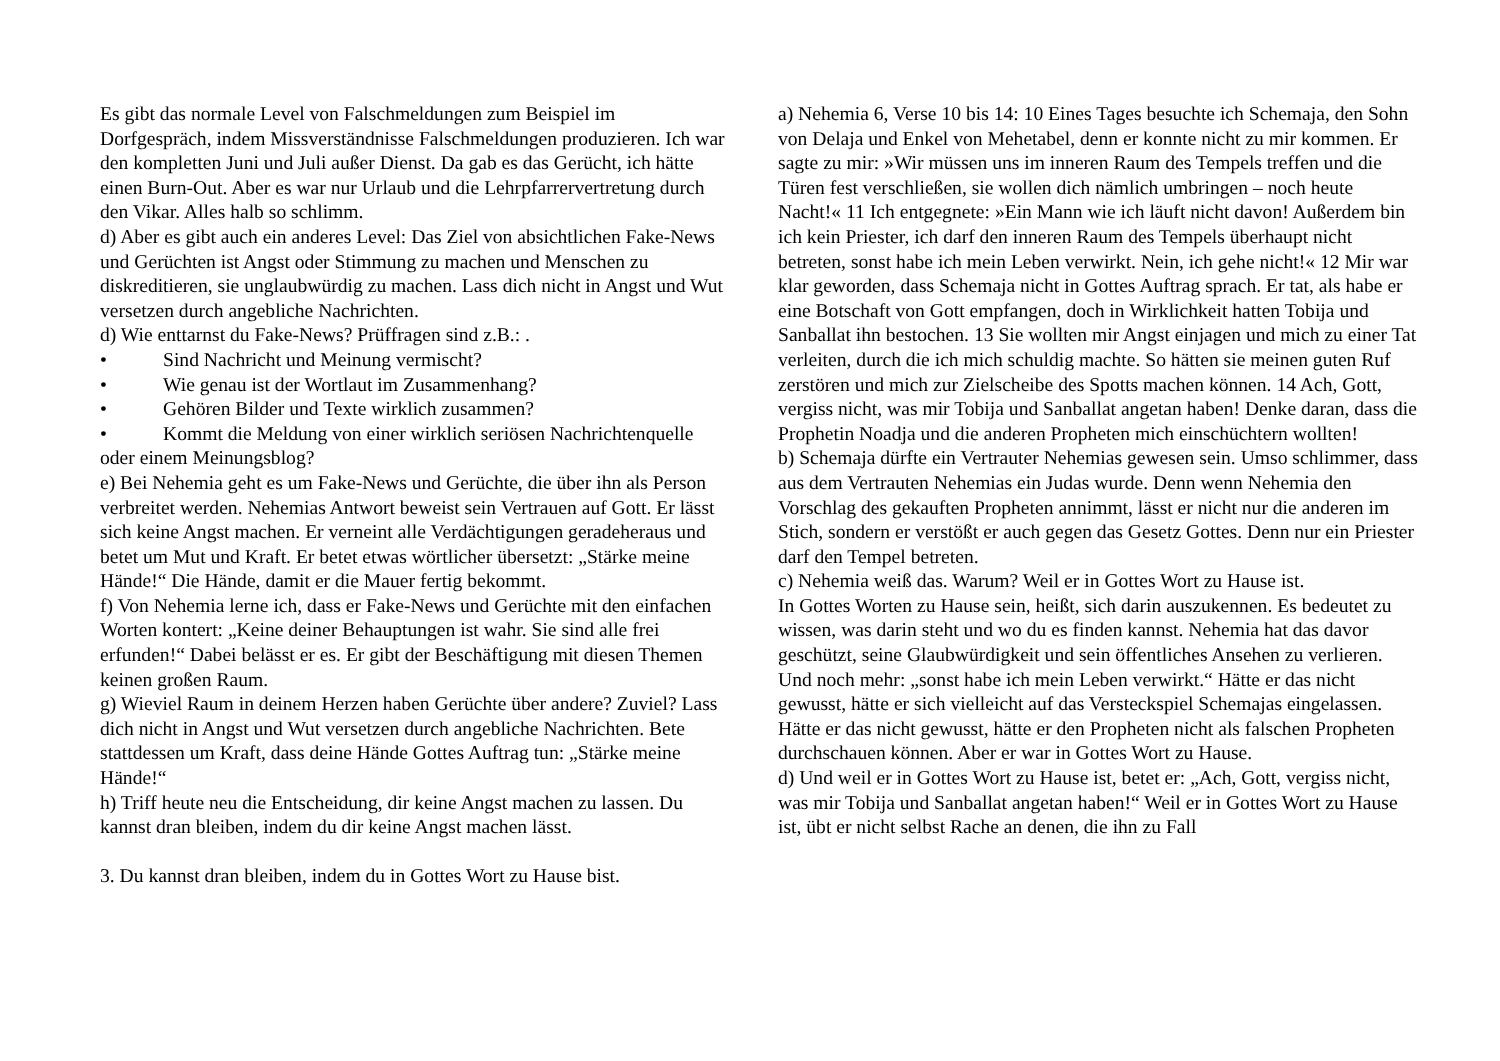Es gibt das normale Level von Falschmeldungen zum Beispiel im Dorfgespräch, indem Missverständnisse Falschmeldungen produzieren. Ich war den kompletten Juni und Juli außer Dienst. Da gab es das Gerücht, ich hätte einen Burn-Out. Aber es war nur Urlaub und die Lehrpfarrervertretung durch den Vikar. Alles halb so schlimm.
d) Aber es gibt auch ein anderes Level: Das Ziel von absichtlichen Fake-News und Gerüchten ist Angst oder Stimmung zu machen und Menschen zu diskreditieren, sie unglaubwürdig zu machen. Lass dich nicht in Angst und Wut versetzen durch angebliche Nachrichten.
d) Wie enttarnst du Fake-News? Prüffragen sind z.B.: .
• Sind Nachricht und Meinung vermischt?
• Wie genau ist der Wortlaut im Zusammenhang?
• Gehören Bilder und Texte wirklich zusammen?
• Kommt die Meldung von einer wirklich seriösen Nachrichtenquelle oder einem Meinungsblog?
e) Bei Nehemia geht es um Fake-News und Gerüchte, die über ihn als Person verbreitet werden. Nehemias Antwort beweist sein Vertrauen auf Gott. Er lässt sich keine Angst machen. Er verneint alle Verdächtigungen geradeheraus und betet um Mut und Kraft. Er betet etwas wörtlicher übersetzt: „Stärke meine Hände!“ Die Hände, damit er die Mauer fertig bekommt.
f) Von Nehemia lerne ich, dass er Fake-News und Gerüchte mit den einfachen Worten kontert: „Keine deiner Behauptungen ist wahr. Sie sind alle frei erfunden!“ Dabei belässt er es. Er gibt der Beschäftigung mit diesen Themen keinen großen Raum.
g) Wieviel Raum in deinem Herzen haben Gerüchte über andere? Zuviel? Lass dich nicht in Angst und Wut versetzen durch angebliche Nachrichten. Bete stattdessen um Kraft, dass deine Hände Gottes Auftrag tun: „Stärke meine Hände!“
h) Triff heute neu die Entscheidung, dir keine Angst machen zu lassen. Du kannst dran bleiben, indem du dir keine Angst machen lässt.
3. Du kannst dran bleiben, indem du in Gottes Wort zu Hause bist.
a) Nehemia 6, Verse 10 bis 14: 10 Eines Tages besuchte ich Schemaja, den Sohn von Delaja und Enkel von Mehetabel, denn er konnte nicht zu mir kommen. Er sagte zu mir: »Wir müssen uns im inneren Raum des Tempels treffen und die Türen fest verschließen, sie wollen dich nämlich umbringen – noch heute Nacht!« 11 Ich entgegnete: »Ein Mann wie ich läuft nicht davon! Außerdem bin ich kein Priester, ich darf den inneren Raum des Tempels überhaupt nicht betreten, sonst habe ich mein Leben verwirkt. Nein, ich gehe nicht!« 12 Mir war klar geworden, dass Schemaja nicht in Gottes Auftrag sprach. Er tat, als habe er eine Botschaft von Gott empfangen, doch in Wirklichkeit hatten Tobija und Sanballat ihn bestochen. 13 Sie wollten mir Angst einjagen und mich zu einer Tat verleiten, durch die ich mich schuldig machte. So hätten sie meinen guten Ruf zerstören und mich zur Zielscheibe des Spotts machen können. 14 Ach, Gott, vergiss nicht, was mir Tobija und Sanballat angetan haben! Denke daran, dass die Prophetin Noadja und die anderen Propheten mich einschüchtern wollten!
b) Schemaja dürfte ein Vertrauter Nehemias gewesen sein. Umso schlimmer, dass aus dem Vertrauten Nehemias ein Judas wurde. Denn wenn Nehemia den Vorschlag des gekauften Propheten annimmt, lässt er nicht nur die anderen im Stich, sondern er verstößt er auch gegen das Gesetz Gottes. Denn nur ein Priester darf den Tempel betreten.
c) Nehemia weiß das. Warum? Weil er in Gottes Wort zu Hause ist.
In Gottes Worten zu Hause sein, heißt, sich darin auszukennen. Es bedeutet zu wissen, was darin steht und wo du es finden kannst. Nehemia hat das davor geschützt, seine Glaubwürdigkeit und sein öffentliches Ansehen zu verlieren. Und noch mehr: „sonst habe ich mein Leben verwirkt.“ Hätte er das nicht gewusst, hätte er sich vielleicht auf das Versteckspiel Schemajas eingelassen. Hätte er das nicht gewusst, hätte er den Propheten nicht als falschen Propheten durchschauen können. Aber er war in Gottes Wort zu Hause.
d) Und weil er in Gottes Wort zu Hause ist, betet er: „Ach, Gott, vergiss nicht, was mir Tobija und Sanballat angetan haben!“ Weil er in Gottes Wort zu Hause ist, übt er nicht selbst Rache an denen, die ihn zu Fall